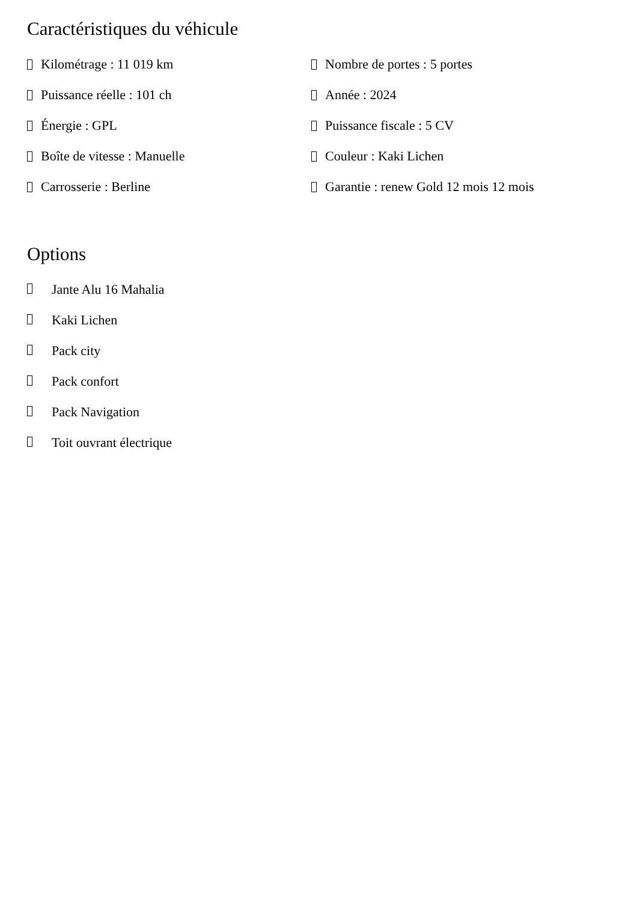Caractéristiques du véhicule
Kilométrage : 11 019 km
Nombre de portes : 5 portes
Puissance réelle : 101 ch
Année : 2024
Énergie : GPL
Puissance fiscale : 5 CV
Boîte de vitesse : Manuelle
Couleur : Kaki Lichen
Carrosserie : Berline
Garantie : renew Gold 12 mois 12 mois
Options
Jante Alu 16 Mahalia
Kaki Lichen
Pack city
Pack confort
Pack Navigation
Toit ouvrant électrique